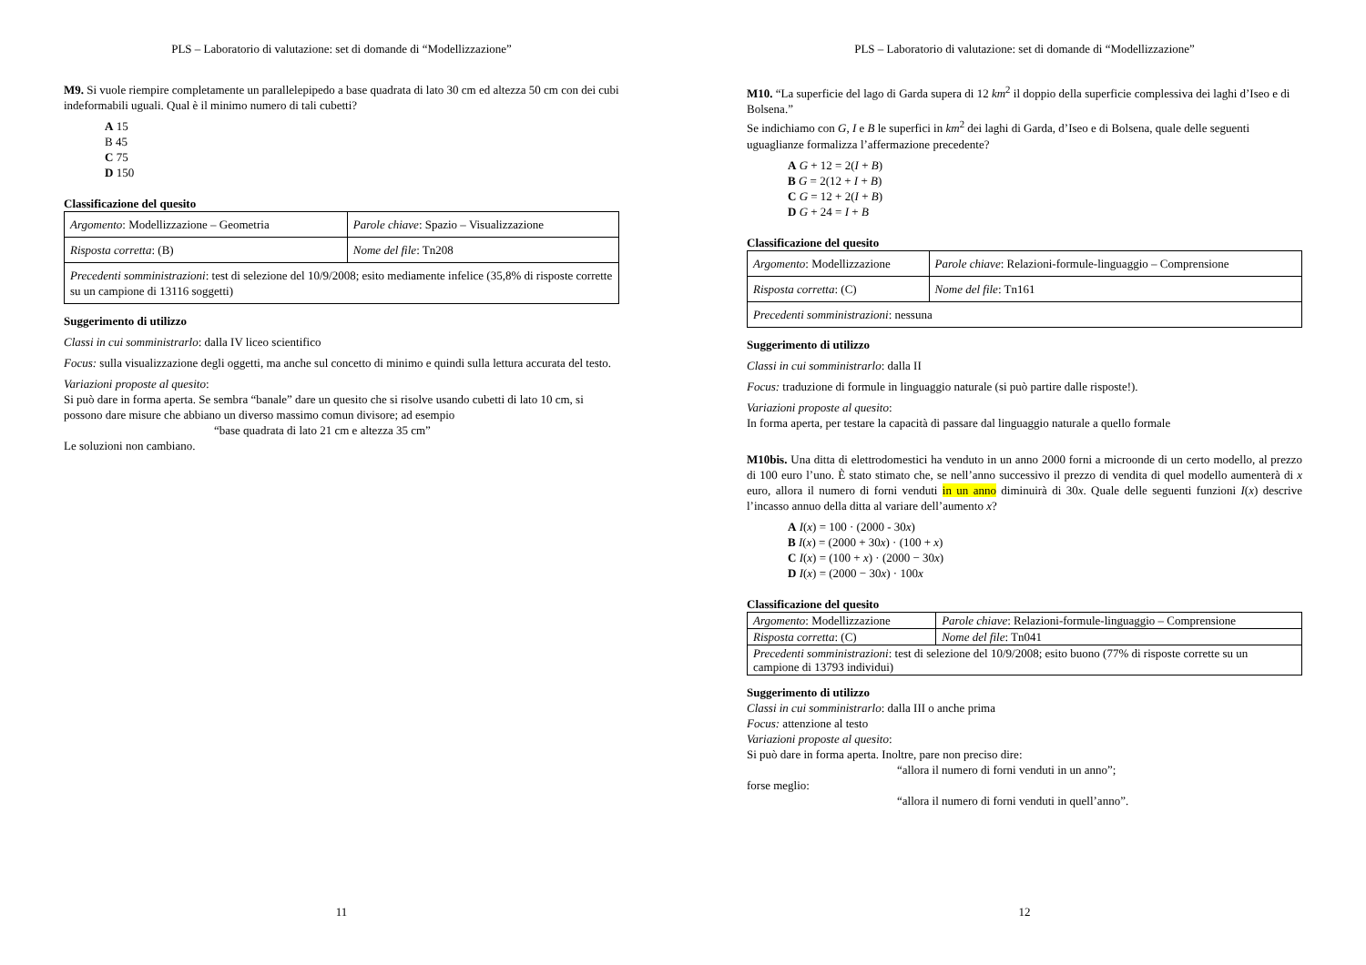PLS – Laboratorio di valutazione: set di domande di “Modellizzazione”
M9. Si vuole riempire completamente un parallelepipedo a base quadrata di lato 30 cm ed altezza 50 cm con dei cubi indeformabili uguali. Qual è il minimo numero di tali cubetti?
A 15
B 45
C 75
D 150
Classificazione del quesito
| Argomento : Modellizzazione – Geometria | Parole chiave : Spazio – Visualizzazione |
| Risposta corretta : (B) | Nome del file : Tn208 |
| Precedenti somministrazioni : test di selezione del 10/9/2008; esito mediamente infelice (35,8% di risposte corrette su un campione di 13116 soggetti) | |
Suggerimento di utilizzo
Classi in cui somministrarlo: dalla IV liceo scientifico
Focus: sulla visualizzazione degli oggetti, ma anche sul concetto di minimo e quindi sulla lettura accurata del testo.
Variazioni proposte al quesito:
Si può dare in forma aperta. Se sembra “banale” dare un quesito che si risolve usando cubetti di lato 10 cm, si possono dare misure che abbiano un diverso massimo comun divisore; ad esempio
“base quadrata di lato 21 cm e altezza 35 cm”
Le soluzioni non cambiano.
11
PLS – Laboratorio di valutazione: set di domande di “Modellizzazione”
M10. “La superficie del lago di Garda supera di 12 km<sup>2</sup> il doppio della superficie complessiva dei laghi d’Iseo e di Bolsena.”
Se indichiamo con G, I e B le superfici in km<sup>2</sup> dei laghi di Garda, d’Iseo e di Bolsena, quale delle seguenti uguaglianze formalizza l’affermazione precedente?
A G + 12 = 2(I + B)
B G = 2(12 + I + B)
C G = 12 + 2(I + B)
D G + 24 = I + B
Classificazione del quesito
| Argomento : Modellizzazione | Parole chiave : Relazioni-formule-linguaggio – Comprensione |
| Risposta corretta : (C) | Nome del file : Tn161 |
| Precedenti somministrazioni : nessuna | |
Suggerimento di utilizzo
Classi in cui somministrarlo: dalla II
Focus: traduzione di formule in linguaggio naturale (si può partire dalle risposte!).
Variazioni proposte al quesito:
In forma aperta, per testare la capacità di passare dal linguaggio naturale a quello formale
M10bis. Una ditta di elettrodomestici ha venduto in un anno 2000 forni a microonde di un certo modello, al prezzo di 100 euro l’uno. È stato stimato che, se nell’anno successivo il prezzo di vendita di quel modello aumenterà di x euro, allora il numero di forni venduti in un anno diminuirà di 30x. Quale delle seguenti funzioni I(x) descrive l’incasso annuo della ditta al variare dell’aumento x?
A I(x) = 100 · (2000 - 30x)
B I(x) = (2000 + 30x) · (100 + x)
C I(x) = (100 + x) · (2000 − 30x)
D I(x) = (2000 − 30x) · 100x
Classificazione del quesito
| Argomento : Modellizzazione | Parole chiave : Relazioni-formule-linguaggio – Comprensione |
| Risposta corretta : (C) | Nome del file : Tn041 |
| Precedenti somministrazioni : test di selezione del 10/9/2008; esito buono (77% di risposte corrette su un campione di 13793 individui) | |
Suggerimento di utilizzo
Classi in cui somministrarlo: dalla III o anche prima
Focus: attenzione al testo
Variazioni proposte al quesito:
Si può dare in forma aperta. Inoltre, pare non preciso dire:
“allora il numero di forni venduti in un anno”;
forse meglio:
“allora il numero di forni venduti in quell’anno”.
12